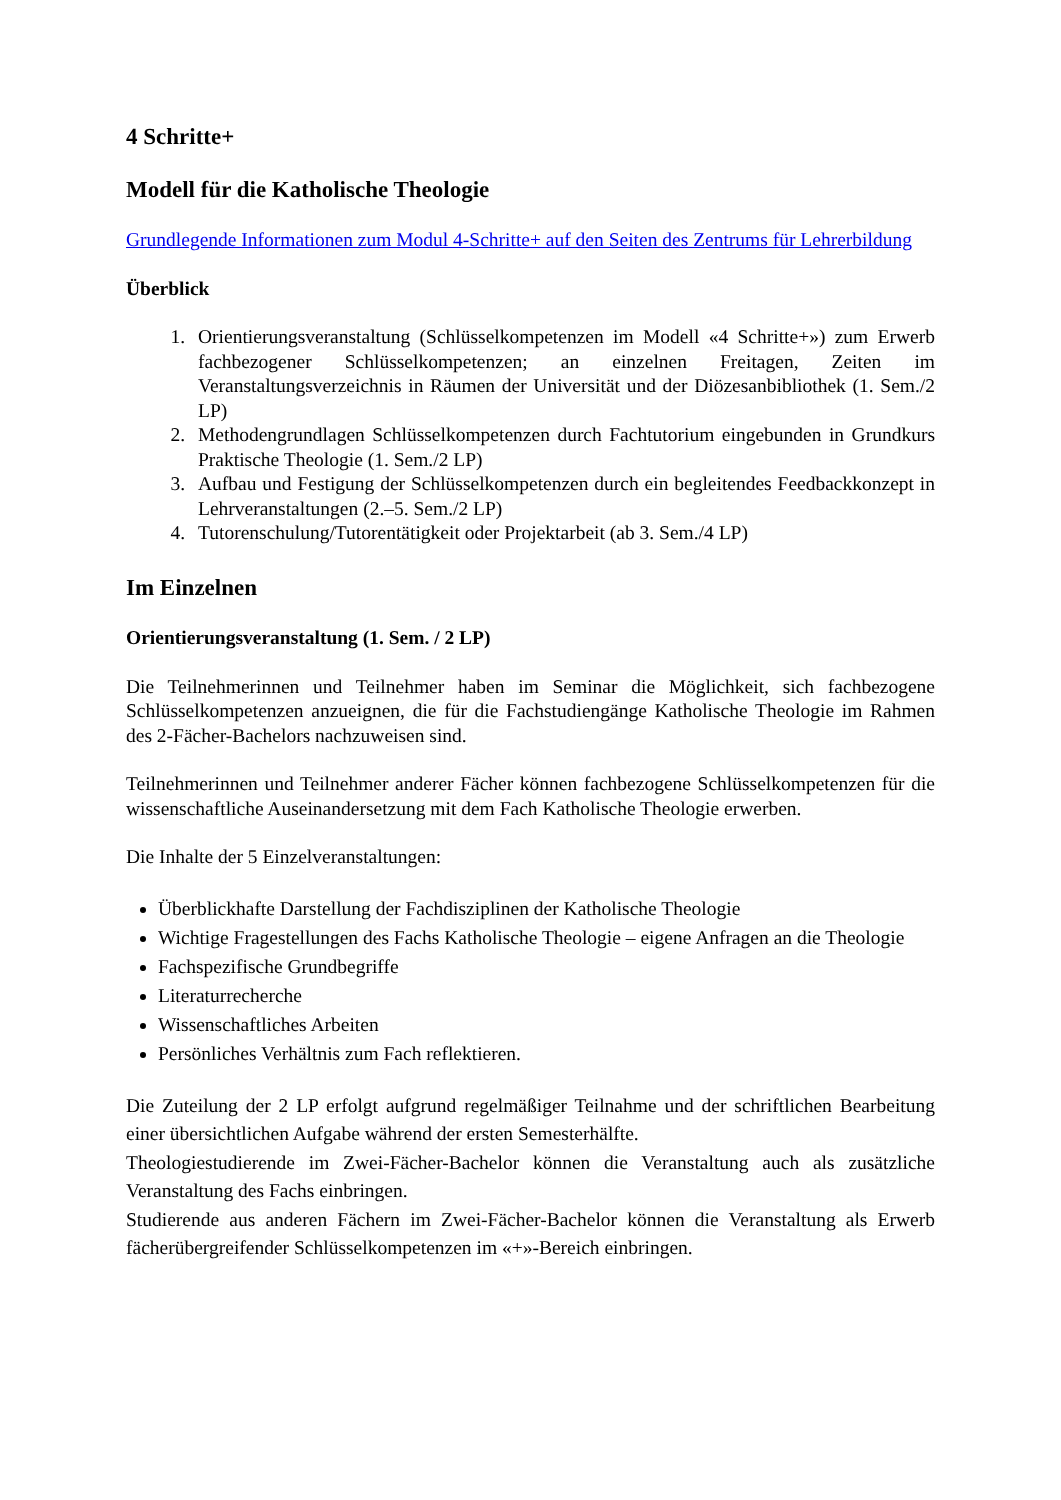4 Schritte+
Modell für die Katholische Theologie
Grundlegende Informationen zum Modul 4-Schritte+ auf den Seiten des Zentrums für Lehrerbildung
Überblick
1. Orientierungsveranstaltung (Schlüsselkompetenzen im Modell «4 Schritte+») zum Erwerb fachbezogener Schlüsselkompetenzen; an einzelnen Freitagen, Zeiten im Veranstaltungsverzeichnis in Räumen der Universität und der Diözesanbibliothek (1. Sem./2 LP)
2. Methodengrundlagen Schlüsselkompetenzen durch Fachtutorium eingebunden in Grundkurs Praktische Theologie (1. Sem./2 LP)
3. Aufbau und Festigung der Schlüsselkompetenzen durch ein begleitendes Feedbackkonzept in Lehrveranstaltungen (2.–5. Sem./2 LP)
4. Tutorenschulung/Tutorentätigkeit oder Projektarbeit (ab 3. Sem./4 LP)
Im Einzelnen
Orientierungsveranstaltung (1. Sem. / 2 LP)
Die Teilnehmerinnen und Teilnehmer haben im Seminar die Möglichkeit, sich fachbezogene Schlüsselkompetenzen anzueignen, die für die Fachstudiengänge Katholische Theologie im Rahmen des 2-Fächer-Bachelors nachzuweisen sind.
Teilnehmerinnen und Teilnehmer anderer Fächer können fachbezogene Schlüsselkompetenzen für die wissenschaftliche Auseinandersetzung mit dem Fach Katholische Theologie erwerben.
Die Inhalte der 5 Einzelveranstaltungen:
Überblickhafte Darstellung der Fachdisziplinen der Katholische Theologie
Wichtige Fragestellungen des Fachs Katholische Theologie – eigene Anfragen an die Theologie
Fachspezifische Grundbegriffe
Literaturrecherche
Wissenschaftliches Arbeiten
Persönliches Verhältnis zum Fach reflektieren.
Die Zuteilung der 2 LP erfolgt aufgrund regelmäßiger Teilnahme und der schriftlichen Bearbeitung einer übersichtlichen Aufgabe während der ersten Semesterhälfte.
Theologiestudierende im Zwei-Fächer-Bachelor können die Veranstaltung auch als zusätzliche Veranstaltung des Fachs einbringen.
Studierende aus anderen Fächern im Zwei-Fächer-Bachelor können die Veranstaltung als Erwerb fächerübergreifender Schlüsselkompetenzen im «+»-Bereich einbringen.